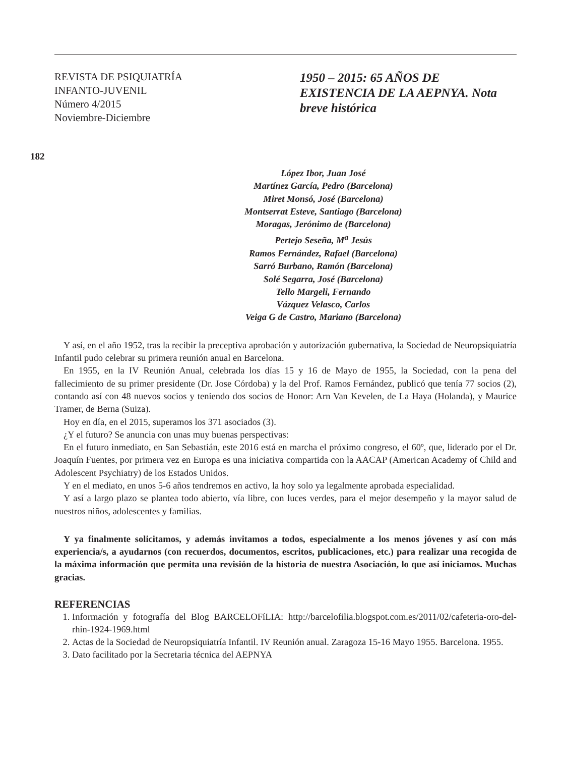REVISTA DE PSIQUIATRÍA
INFANTO-JUVENIL
Número 4/2015
Noviembre-Diciembre
1950 – 2015: 65 AÑOS DE EXISTENCIA DE LA AEPNYA. Nota breve histórica
182
López Ibor, Juan José
Martínez García, Pedro (Barcelona)
Miret Monsó, José (Barcelona)
Montserrat Esteve, Santiago (Barcelona)
Moragas, Jerónimo de (Barcelona)
Pertejo Seseña, M<sup>a</sup> Jesús
Ramos Fernández, Rafael (Barcelona)
Sarró Burbano, Ramón (Barcelona)
Solé Segarra, José (Barcelona)
Tello Margeli, Fernando
Vázquez Velasco, Carlos
Veiga G de Castro, Mariano (Barcelona)
Y así, en el año 1952, tras la recibir la preceptiva aprobación y autorización gubernativa, la Sociedad de Neuropsiquiatría Infantil pudo celebrar su primera reunión anual en Barcelona.
En 1955, en la IV Reunión Anual, celebrada los días 15 y 16 de Mayo de 1955, la Sociedad, con la pena del fallecimiento de su primer presidente (Dr. Jose Córdoba) y la del Prof. Ramos Fernández, publicó que tenía 77 socios (2), contando así con 48 nuevos socios y teniendo dos socios de Honor: Arn Van Kevelen, de La Haya (Holanda), y Maurice Tramer, de Berna (Suiza).
Hoy en día, en el 2015, superamos los 371 asociados (3).
¿Y el futuro? Se anuncia con unas muy buenas perspectivas:
En el futuro inmediato, en San Sebastián, este 2016 está en marcha el próximo congreso, el 60º, que, liderado por el Dr. Joaquín Fuentes, por primera vez en Europa es una iniciativa compartida con la AACAP (American Academy of Child and Adolescent Psychiatry) de los Estados Unidos.
Y en el mediato, en unos 5-6 años tendremos en activo, la hoy solo ya legalmente aprobada especialidad.
Y así a largo plazo se plantea todo abierto, vía libre, con luces verdes, para el mejor desempeño y la mayor salud de nuestros niños, adolescentes y familias.
Y ya finalmente solicitamos, y además invitamos a todos, especialmente a los menos jóvenes y así con más experiencia/s, a ayudarnos (con recuerdos, documentos, escritos, publicaciones, etc.) para realizar una recogida de la máxima información que permita una revisión de la historia de nuestra Asociación, lo que así iniciamos. Muchas gracias.
REFERENCIAS
1. Información y fotografía del Blog BARCELOFíLIA: http://barcelofilia.blogspot.com.es/2011/02/cafeteria-oro-del-rhin-1924-1969.html
2. Actas de la Sociedad de Neuropsiquiatría Infantil. IV Reunión anual. Zaragoza 15-16 Mayo 1955. Barcelona. 1955.
3. Dato facilitado por la Secretaria técnica del AEPNYA